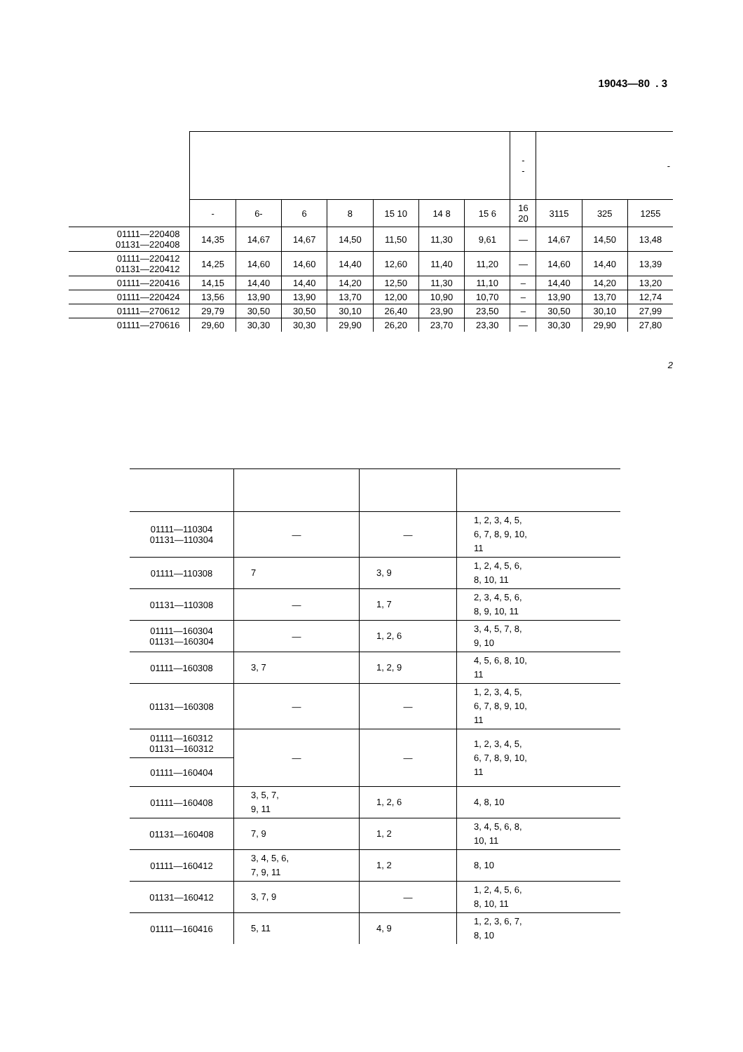19043—80 . 3
| | | | | | | | | - - | - | | |
| --- | --- | --- | --- | --- | --- | --- | --- | --- | --- | --- | --- |
| | - | 6- | 6 | 8 | 15 10 | 14 8 | 15 6 | 16 20 | 3115 | 325 | 1255 |
| 01111—220408 01131—220408 | 14,35 | 14,67 | 14,67 | 14,50 | 11,50 | 11,30 | 9,61 | — | 14,67 | 14,50 | 13,48 |
| 01111—220412 01131—220412 | 14,25 | 14,60 | 14,60 | 14,40 | 12,60 | 11,40 | 11,20 | — | 14,60 | 14,40 | 13,39 |
| 01111—220416 | 14,15 | 14,40 | 14,40 | 14,20 | 12,50 | 11,30 | 11,10 | – | 14,40 | 14,20 | 13,20 |
| 01111—220424 | 13,56 | 13,90 | 13,90 | 13,70 | 12,00 | 10,90 | 10,70 | – | 13,90 | 13,70 | 12,74 |
| 01111—270612 | 29,79 | 30,50 | 30,50 | 30,10 | 26,40 | 23,90 | 23,50 | – | 30,50 | 30,10 | 27,99 |
| 01111—270616 | 29,60 | 30,30 | 30,30 | 29,90 | 26,20 | 23,70 | 23,30 | — | 30,30 | 29,90 | 27,80 |
2
| 01111—110304 01131—110304 | — | — | 1, 2, 3, 4, 5, 6, 7, 8, 9, 10, 11 |
| 01111—110308 | 7 | 3, 9 | 1, 2, 4, 5, 6, 8, 10, 11 |
| 01131—110308 | — | 1, 7 | 2, 3, 4, 5, 6, 8, 9, 10, 11 |
| 01111—160304 01131—160304 | — | 1, 2, 6 | 3, 4, 5, 7, 8, 9, 10 |
| 01111—160308 | 3, 7 | 1, 2, 9 | 4, 5, 6, 8, 10, 11 |
| 01131—160308 | — | — | 1, 2, 3, 4, 5, 6, 7, 8, 9, 10, 11 |
| 01111—160312 01131—160312 | — | — | 1, 2, 3, 4, 5, 6, 7, 8, 9, 10, 11 |
| 01111—160404 | | | |
| 01111—160408 | 3, 5, 7, 9, 11 | 1, 2, 6 | 4, 8, 10 |
| 01131—160408 | 7, 9 | 1, 2 | 3, 4, 5, 6, 8, 10, 11 |
| 01111—160412 | 3, 4, 5, 6, 7, 9, 11 | 1, 2 | 8, 10 |
| 01131—160412 | 3, 7, 9 | — | 1, 2, 4, 5, 6, 8, 10, 11 |
| 01111—160416 | 5, 11 | 4, 9 | 1, 2, 3, 6, 7, 8, 10 |